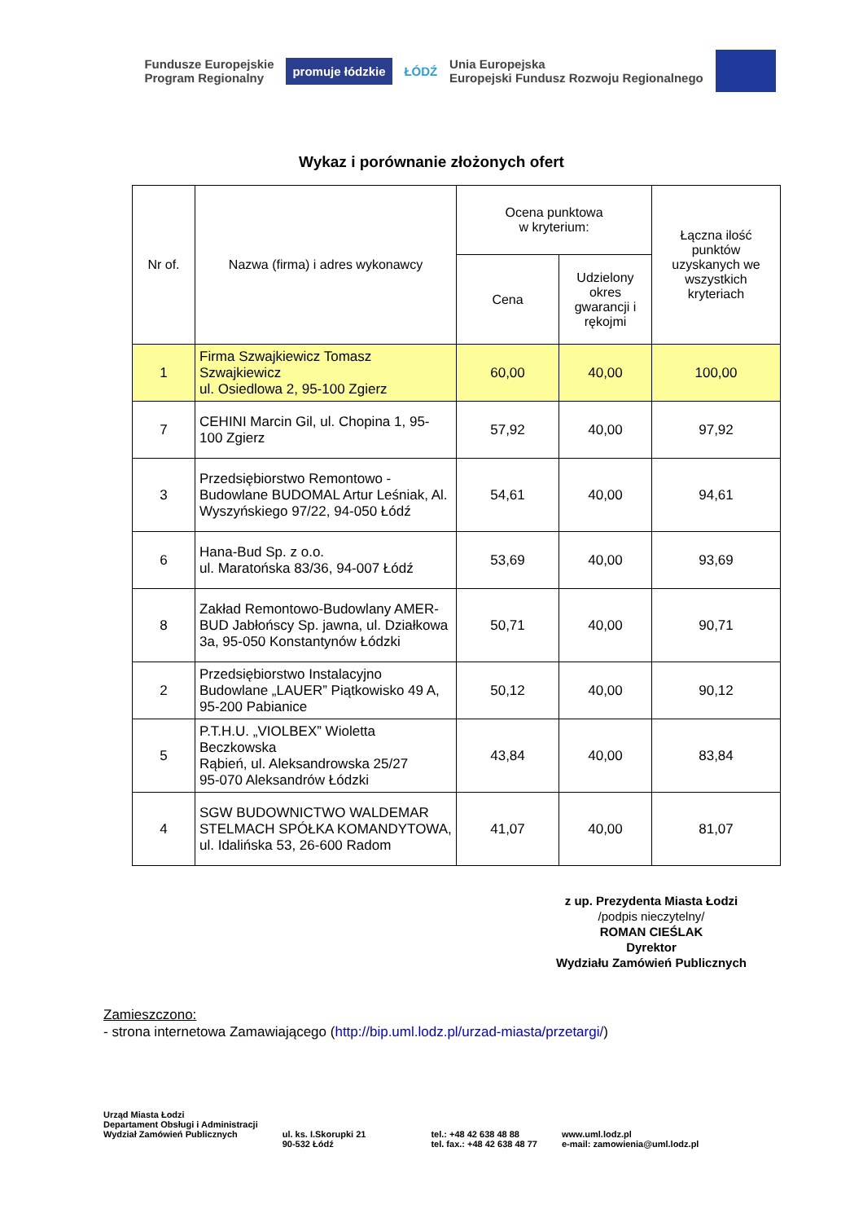Fundusze Europejskie
Program Regionalny
promuje łódzkie
ŁÓDŹ
Unia Europejska
Europejski Fundusz Rozwoju Regionalnego
Wykaz i porównanie złożonych ofert
| Nr of. | Nazwa (firma) i adres wykonawcy | Ocena punktowa w kryterium: | | Łączna ilość punktów uzyskanych we wszystkich kryteriach |
| --- | --- | --- | --- | --- |
| | | Cena | Udzielony okres gwarancji i rękojmi | |
| 1 | Firma Szwajkiewicz Tomasz Szwajkiewicz ul. Osiedlowa 2, 95-100 Zgierz | 60,00 | 40,00 | 100,00 |
| 7 | CEHINI Marcin Gil, ul. Chopina 1, 95-100 Zgierz | 57,92 | 40,00 | 97,92 |
| 3 | Przedsiębiorstwo Remontowo - Budowlane BUDOMAL Artur Leśniak, Al. Wyszyńskiego 97/22, 94-050 Łódź | 54,61 | 40,00 | 94,61 |
| 6 | Hana-Bud Sp. z o.o. ul. Maratońska 83/36, 94-007 Łódź | 53,69 | 40,00 | 93,69 |
| 8 | Zakład Remontowo-Budowlany AMER-BUD Jabłońscy Sp. jawna, ul. Działkowa 3a, 95-050 Konstantynów Łódzki | 50,71 | 40,00 | 90,71 |
| 2 | Przedsiębiorstwo Instalacyjno Budowlane „LAUER” Piątkowisko 49 A, 95-200 Pabianice | 50,12 | 40,00 | 90,12 |
| 5 | P.T.H.U. „VIOLBEX” Wioletta Beczkowska Rąbień, ul. Aleksandrowska 25/27 95-070 Aleksandrów Łódzki | 43,84 | 40,00 | 83,84 |
| 4 | SGW BUDOWNICTWO WALDEMAR STELMACH SPÓŁKA KOMANDYTOWA, ul. Idalińska 53, 26-600 Radom | 41,07 | 40,00 | 81,07 |
z up. Prezydenta Miasta Łodzi
/podpis nieczytelny/
ROMAN CIEŚLAK
Dyrektor
Wydziału Zamówień Publicznych
Zamieszczono:
- strona internetowa Zamawiającego (http://bip.uml.lodz.pl/urzad-miasta/przetargi/)
Urząd Miasta Łodzi
Departament Obsługi i Administracji
Wydział Zamówień Publicznych
ul. ks. I.Skorupki 21
90-532 Łódź
tel.: +48 42 638 48 88
tel. fax.: +48 42 638 48 77
www.uml.lodz.pl
e-mail: zamowienia@uml.lodz.pl